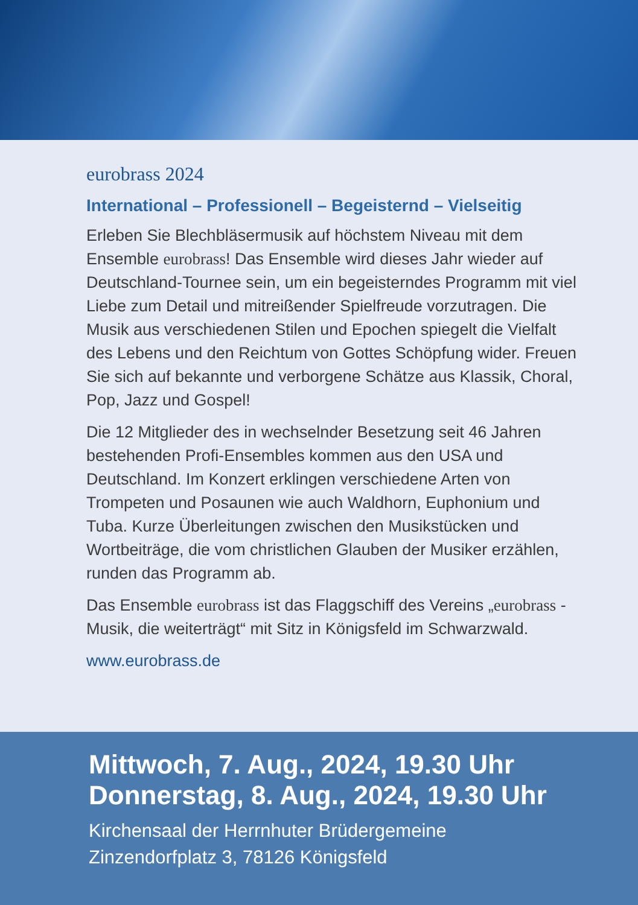eurobrass 2024
International – Professionell – Begeisternd – Vielseitig
Erleben Sie Blechbläsermusik auf höchstem Niveau mit dem Ensemble eurobrass! Das Ensemble wird dieses Jahr wieder auf Deutschland-Tournee sein, um ein begeisterndes Programm mit viel Liebe zum Detail und mitreißender Spielfreude vorzutragen. Die Musik aus verschiedenen Stilen und Epochen spiegelt die Vielfalt des Lebens und den Reichtum von Gottes Schöpfung wider. Freuen Sie sich auf bekannte und verborgene Schätze aus Klassik, Choral, Pop, Jazz und Gospel!
Die 12 Mitglieder des in wechselnder Besetzung seit 46 Jahren bestehenden Profi-Ensembles kommen aus den USA und Deutschland. Im Konzert erklingen verschiedene Arten von Trompeten und Posaunen wie auch Waldhorn, Euphonium und Tuba. Kurze Überleitungen zwischen den Musikstücken und Wortbeiträge, die vom christlichen Glauben der Musiker erzählen, runden das Programm ab.
Das Ensemble eurobrass ist das Flaggschiff des Vereins „eurobrass - Musik, die weiterträgt“ mit Sitz in Königsfeld im Schwarzwald.
www.eurobrass.de
Mittwoch, 7. Aug., 2024, 19.30 Uhr
Donnerstag, 8. Aug., 2024, 19.30 Uhr
Kirchensaal der Herrnhuter Brüdergemeine
Zinzendorfplatz 3, 78126 Königsfeld